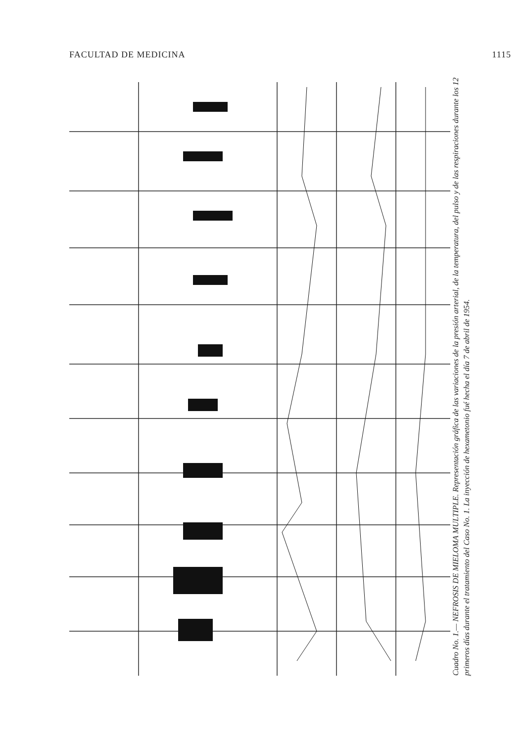FACULTAD DE MEDICINA 1115
Cuadro No. 1.— NEFROSIS DE MIELOMA MULTIPLE. Representación gráfica de las variaciones de la presión arterial, de la temperatura, del pulso y de las respiraciones durante los 12 primeros días durante el tratamiento del Caso No. 1. La inyección de hexametonio fué hecha el día 7 de abril de 1954.